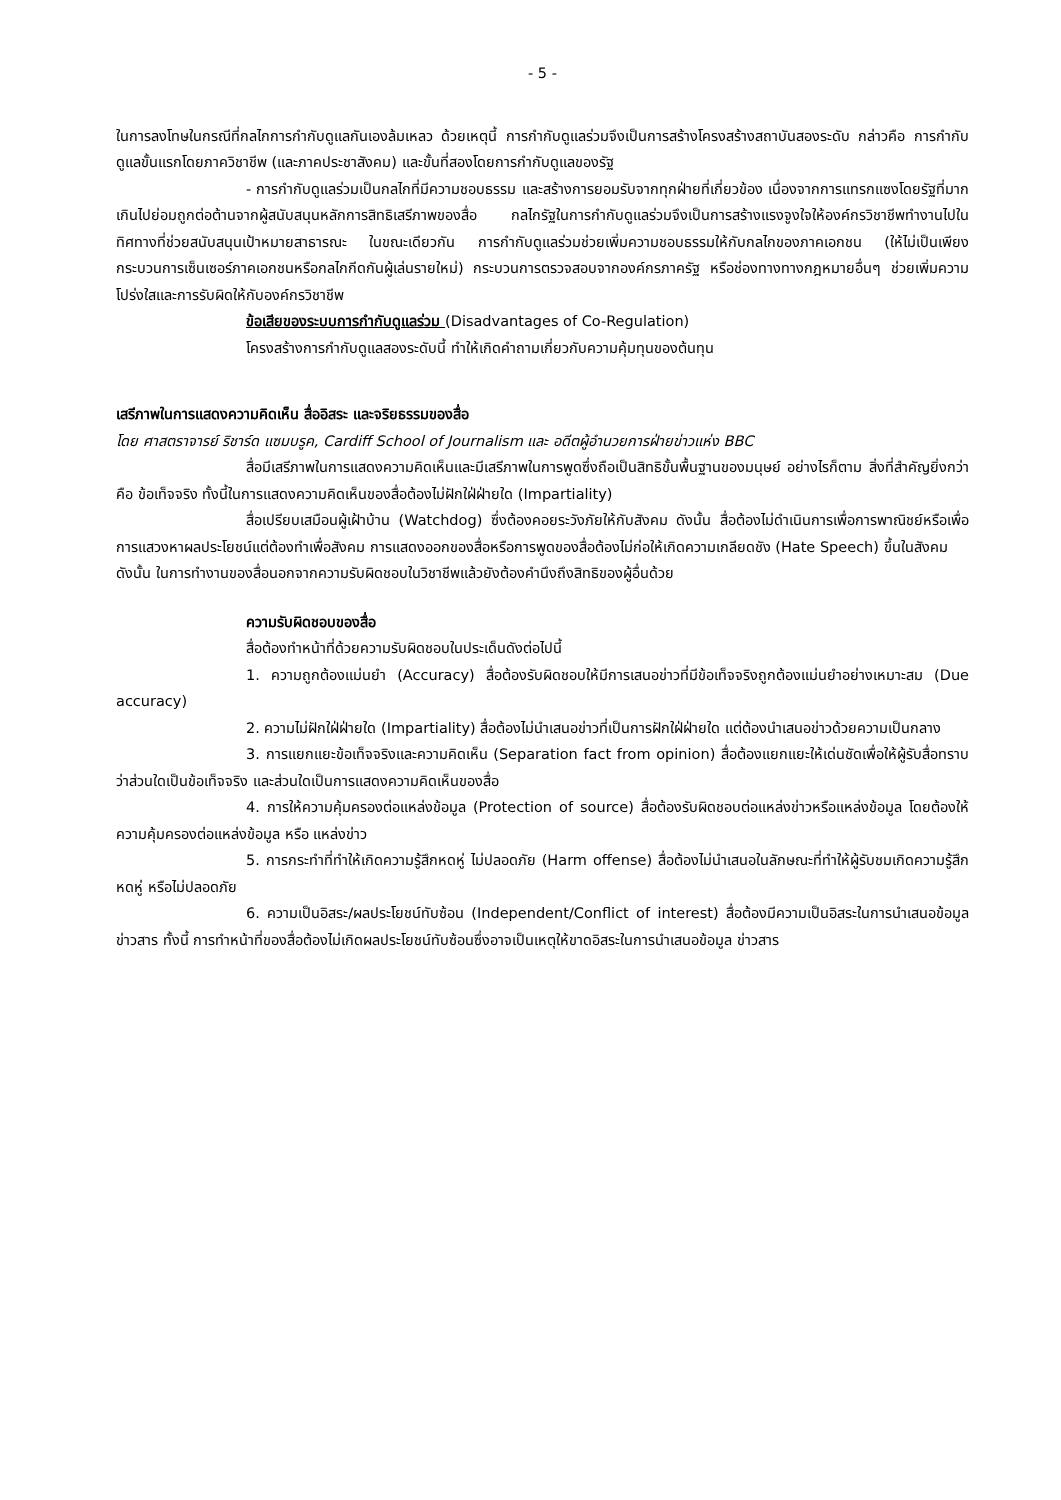- 5 -
ในการลงโทษในกรณีที่กลไกการกำกับดูแลกันเองล้มเหลว ด้วยเหตุนี้ การกำกับดูแลร่วมจึงเป็นการสร้างโครงสร้างสถาบันสองระดับ กล่าวคือ การกำกับดูแลขั้นแรกโดยภาควิชาชีพ (และภาคประชาสังคม) และขั้นที่สองโดยการกำกับดูแลของรัฐ
- การกำกับดูแลร่วมเป็นกลไกที่มีความชอบธรรม และสร้างการยอมรับจากทุกฝ่ายที่เกี่ยวข้อง เนื่องจากการแทรกแซงโดยรัฐที่มากเกินไปย่อมถูกต่อต้านจากผู้สนับสนุนหลักการสิทธิเสรีภาพของสื่อ กลไกรัฐในการกำกับดูแลร่วมจึงเป็นการสร้างแรงจูงใจให้องค์กรวิชาชีพทำงานไปในทิศทางที่ช่วยสนับสนุนเป้าหมายสาธารณะ ในขณะเดียวกัน การกำกับดูแลร่วมช่วยเพิ่มความชอบธรรมให้กับกลไกของภาคเอกชน (ให้ไม่เป็นเพียงกระบวนการเซ็นเซอร์ภาคเอกชนหรือกลไกกีดกันผู้เล่นรายใหม่) กระบวนการตรวจสอบจากองค์กรภาครัฐ หรือช่องทางทางกฎหมายอื่นๆ ช่วยเพิ่มความโปร่งใสและการรับผิดให้กับองค์กรวิชาชีพ
ข้อเสียของระบบการกำกับดูแลร่วม (Disadvantages of Co-Regulation)
โครงสร้างการกำกับดูแลสองระดับนี้ ทำให้เกิดคำถามเกี่ยวกับความคุ้มทุนของต้นทุน
เสรีภาพในการแสดงความคิดเห็น สื่ออิสระ และจริยธรรมของสื่อ
โดย ศาสตราจารย์ ริชาร์ด แซมบรูค, Cardiff School of Journalism และ อดีตผู้อำนวยการฝ่ายข่าวแห่ง BBC
สื่อมีเสรีภาพในการแสดงความคิดเห็นและมีเสรีภาพในการพูดซึ่งถือเป็นสิทธิขั้นพื้นฐานของมนุษย์ อย่างไรก็ตาม สิ่งที่สำคัญยิ่งกว่า คือ ข้อเท็จจริง ทั้งนี้ในการแสดงความคิดเห็นของสื่อต้องไม่ฝักใฝ่ฝ่ายใด (Impartiality)
สื่อเปรียบเสมือนผู้เฝ้าบ้าน (Watchdog) ซึ่งต้องคอยระวังภัยให้กับสังคม ดังนั้น สื่อต้องไม่ดำเนินการเพื่อการพาณิชย์หรือเพื่อการแสวงหาผลประโยชน์แต่ต้องทำเพื่อสังคม การแสดงออกของสื่อหรือการพูดของสื่อต้องไม่ก่อให้เกิดความเกลียดชัง (Hate Speech) ขึ้นในสังคม
ดังนั้น ในการทำงานของสื่อนอกจากความรับผิดชอบในวิชาชีพแล้วยังต้องคำนึงถึงสิทธิของผู้อื่นด้วย
ความรับผิดชอบของสื่อ
สื่อต้องทำหน้าที่ด้วยความรับผิดชอบในประเด็นดังต่อไปนี้
1. ความถูกต้องแม่นยำ (Accuracy) สื่อต้องรับผิดชอบให้มีการเสนอข่าวที่มีข้อเท็จจริงถูกต้องแม่นยำอย่างเหมาะสม (Due accuracy)
2. ความไม่ฝักใฝ่ฝ่ายใด (Impartiality) สื่อต้องไม่นำเสนอข่าวที่เป็นการฝักใฝ่ฝ่ายใด แต่ต้องนำเสนอข่าวด้วยความเป็นกลาง
3. การแยกแยะข้อเท็จจริงและความคิดเห็น (Separation fact from opinion) สื่อต้องแยกแยะให้เด่นชัดเพื่อให้ผู้รับสื่อทราบว่าส่วนใดเป็นข้อเท็จจริง และส่วนใดเป็นการแสดงความคิดเห็นของสื่อ
4. การให้ความคุ้มครองต่อแหล่งข้อมูล (Protection of source) สื่อต้องรับผิดชอบต่อแหล่งข่าวหรือแหล่งข้อมูล โดยต้องให้ความคุ้มครองต่อแหล่งข้อมูล หรือ แหล่งข่าว
5. การกระทำที่ทำให้เกิดความรู้สึกหดหู่ ไม่ปลอดภัย (Harm offense) สื่อต้องไม่นำเสนอในลักษณะที่ทำให้ผู้รับชมเกิดความรู้สึกหดหู่ หรือไม่ปลอดภัย
6. ความเป็นอิสระ/ผลประโยชน์ทับซ้อน (Independent/Conflict of interest) สื่อต้องมีความเป็นอิสระในการนำเสนอข้อมูล ข่าวสาร ทั้งนี้ การทำหน้าที่ของสื่อต้องไม่เกิดผลประโยชน์ทับซ้อนซึ่งอาจเป็นเหตุให้ขาดอิสระในการนำเสนอข้อมูล ข่าวสาร